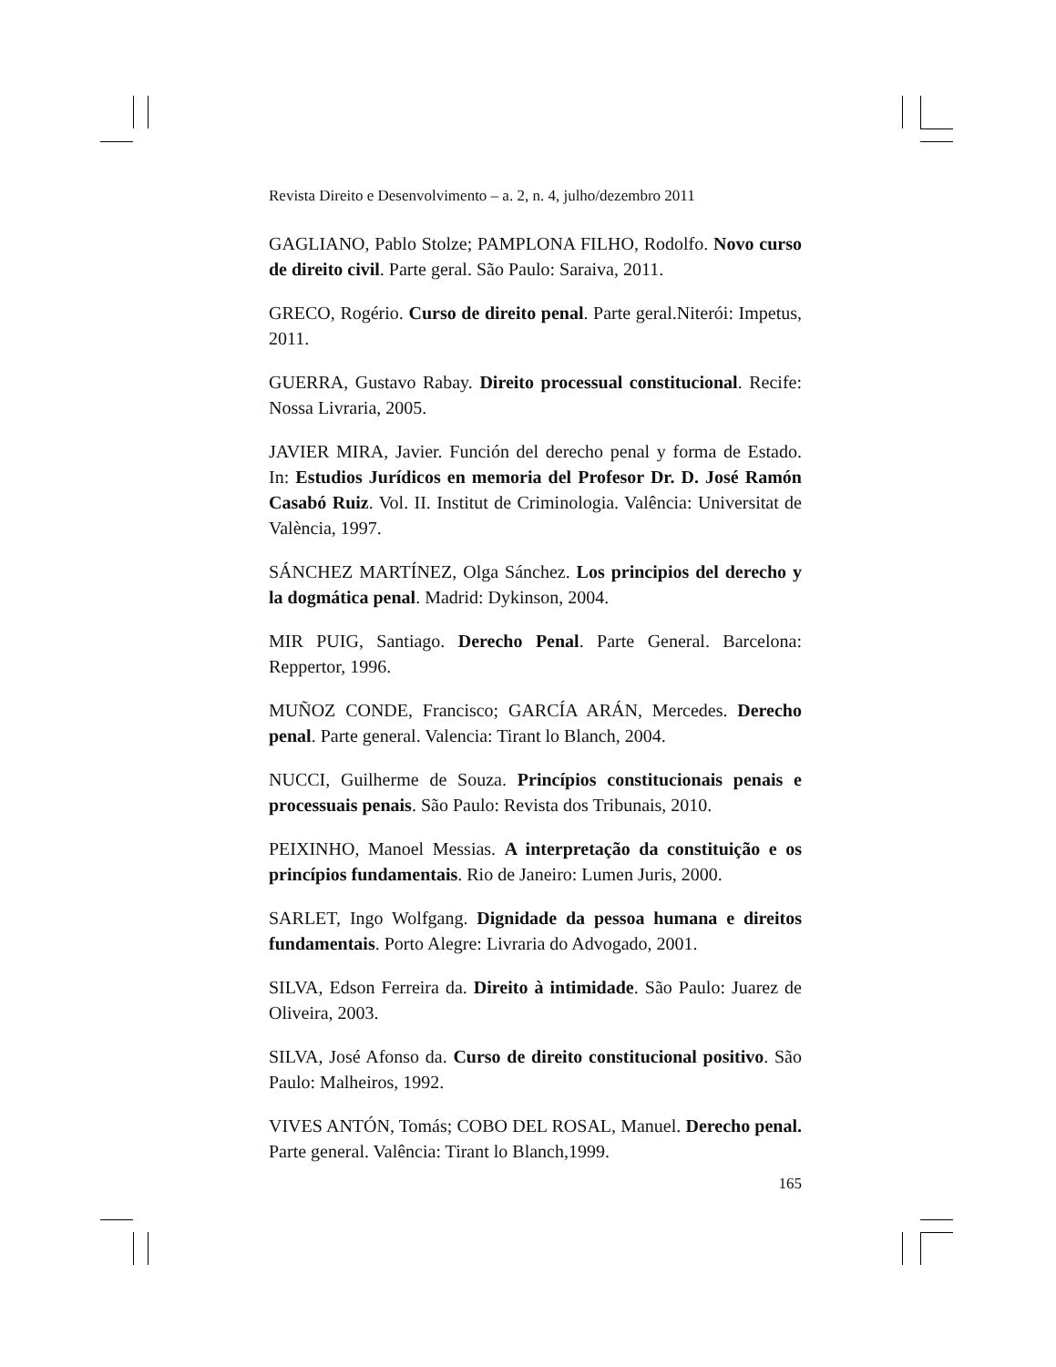Revista Direito e Desenvolvimento – a. 2, n. 4, julho/dezembro 2011
GAGLIANO, Pablo Stolze; PAMPLONA FILHO, Rodolfo. Novo curso de direito civil. Parte geral. São Paulo: Saraiva, 2011.
GRECO, Rogério. Curso de direito penal. Parte geral.Niterói: Impetus, 2011.
GUERRA, Gustavo Rabay. Direito processual constitucional. Recife: Nossa Livraria, 2005.
JAVIER MIRA, Javier. Función del derecho penal y forma de Estado. In: Estudios Jurídicos en memoria del Profesor Dr. D. José Ramón Casabó Ruiz. Vol. II. Institut de Criminologia. Valência: Universitat de València, 1997.
SÁNCHEZ MARTÍNEZ, Olga Sánchez. Los principios del derecho y la dogmática penal. Madrid: Dykinson, 2004.
MIR PUIG, Santiago. Derecho Penal. Parte General. Barcelona: Reppertor, 1996.
MUÑOZ CONDE, Francisco; GARCÍA ARÁN, Mercedes. Derecho penal. Parte general. Valencia: Tirant lo Blanch, 2004.
NUCCI, Guilherme de Souza. Princípios constitucionais penais e processuais penais. São Paulo: Revista dos Tribunais, 2010.
PEIXINHO, Manoel Messias. A interpretação da constituição e os princípios fundamentais. Rio de Janeiro: Lumen Juris, 2000.
SARLET, Ingo Wolfgang. Dignidade da pessoa humana e direitos fundamentais. Porto Alegre: Livraria do Advogado, 2001.
SILVA, Edson Ferreira da. Direito à intimidade. São Paulo: Juarez de Oliveira, 2003.
SILVA, José Afonso da. Curso de direito constitucional positivo. São Paulo: Malheiros, 1992.
VIVES ANTÓN, Tomás; COBO DEL ROSAL, Manuel. Derecho penal. Parte general. Valência: Tirant lo Blanch,1999.
165